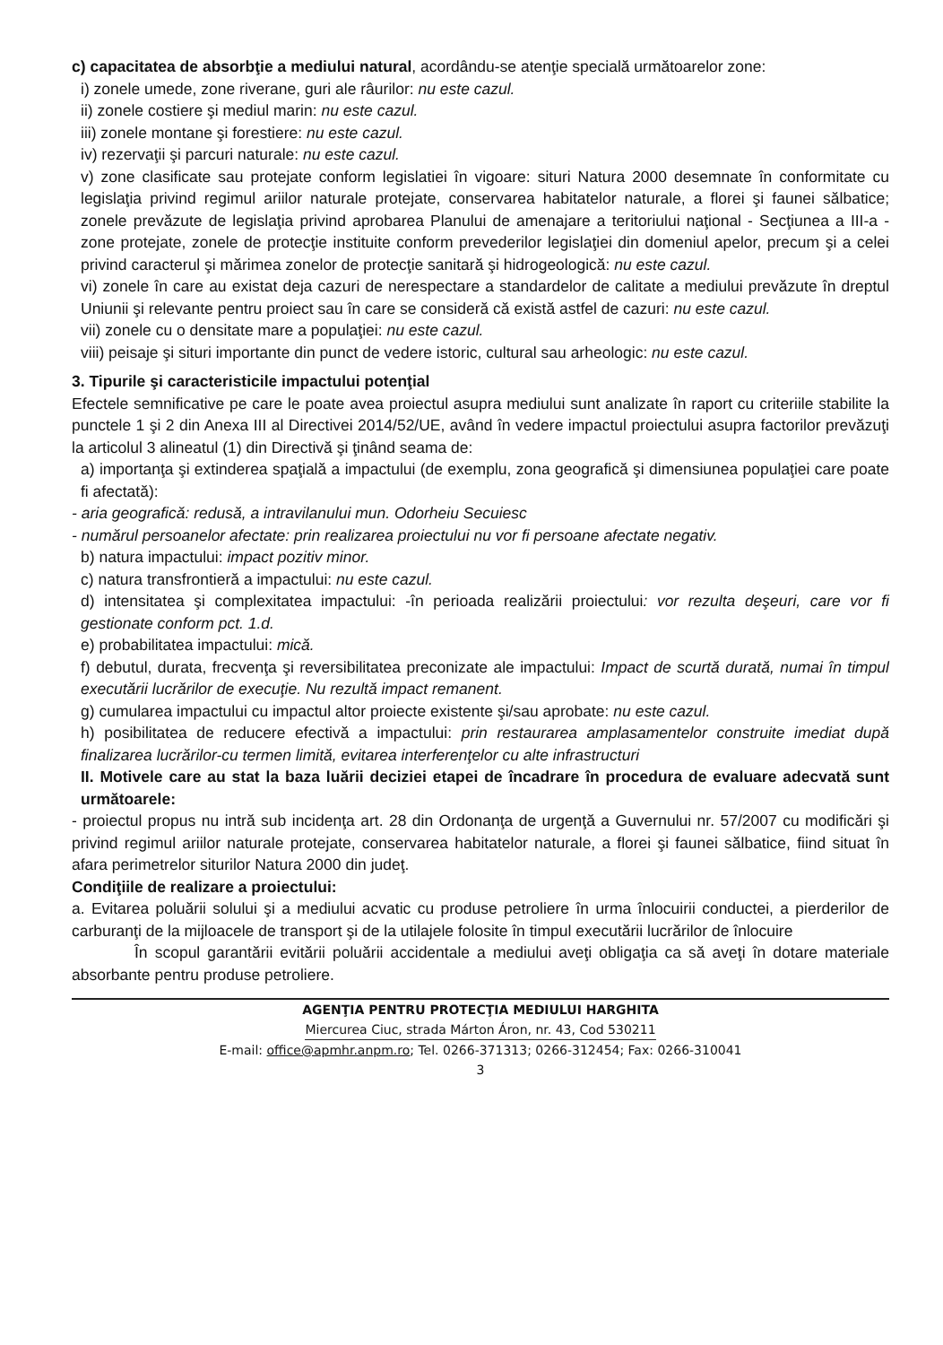c) capacitatea de absorbţie a mediului natural, acordându-se atenţie specială următoarelor zone:
i) zonele umede, zone riverane, guri ale râurilor: nu este cazul.
ii) zonele costiere şi mediul marin: nu este cazul.
iii) zonele montane şi forestiere: nu este cazul.
iv) rezervaţii şi parcuri naturale: nu este cazul.
v) zone clasificate sau protejate conform legislatiei în vigoare: situri Natura 2000 desemnate în conformitate cu legislaţia privind regimul ariilor naturale protejate, conservarea habitatelor naturale, a florei şi faunei sălbatice; zonele prevăzute de legislaţia privind aprobarea Planului de amenajare a teritoriului naţional - Secţiunea a III-a - zone protejate, zonele de protecţie instituite conform prevederilor legislaţiei din domeniul apelor, precum şi a celei privind caracterul şi mărimea zonelor de protecţie sanitară şi hidrogeologică: nu este cazul.
vi) zonele în care au existat deja cazuri de nerespectare a standardelor de calitate a mediului prevăzute în dreptul Uniunii şi relevante pentru proiect sau în care se consideră că există astfel de cazuri: nu este cazul.
vii) zonele cu o densitate mare a populaţiei: nu este cazul.
viii) peisaje şi situri importante din punct de vedere istoric, cultural sau arheologic: nu este cazul.
3. Tipurile şi caracteristicile impactului potenţial
Efectele semnificative pe care le poate avea proiectul asupra mediului sunt analizate în raport cu criteriile stabilite la punctele 1 şi 2 din Anexa III al Directivei 2014/52/UE, având în vedere impactul proiectului asupra factorilor prevăzuţi la articolul 3 alineatul (1) din Directivă şi ţinând seama de:
a) importanţa şi extinderea spaţială a impactului (de exemplu, zona geografică şi dimensiunea populaţiei care poate fi afectată):
- aria geografică: redusă, a intravilanului mun. Odorheiu Secuiesc
- numărul persoanelor afectate: prin realizarea proiectului nu vor fi persoane afectate negativ.
b) natura impactului: impact pozitiv minor.
c) natura transfrontieră a impactului: nu este cazul.
d) intensitatea şi complexitatea impactului: -în perioada realizării proiectului: vor rezulta deşeuri, care vor fi gestionate conform pct. 1.d.
e) probabilitatea impactului: mică.
f) debutul, durata, frecvenţa şi reversibilitatea preconizate ale impactului: Impact de scurtă durată, numai în timpul executării lucrărilor de execuţie. Nu rezultă impact remanent.
g) cumularea impactului cu impactul altor proiecte existente şi/sau aprobate: nu este cazul.
h) posibilitatea de reducere efectivă a impactului: prin restaurarea amplasamentelor construite imediat după finalizarea lucrărilor-cu termen limită, evitarea interferenţelor cu alte infrastructuri
II. Motivele care au stat la baza luării deciziei etapei de încadrare în procedura de evaluare adecvată sunt următoarele:
- proiectul propus nu intră sub incidenţa art. 28 din Ordonanţa de urgenţă a Guvernului nr. 57/2007 cu modificări şi privind regimul ariilor naturale protejate, conservarea habitatelor naturale, a florei şi faunei sălbatice, fiind situat în afara perimetrelor siturilor Natura 2000 din judeţ.
Condiţiile de realizare a proiectului:
a. Evitarea poluării solului şi a mediului acvatic cu produse petroliere în urma înlocuirii conductei, a pierderilor de carburanţi de la mijloacele de transport şi de la utilajele folosite în timpul executării lucrărilor de înlocuire
În scopul garantării evitării poluării accidentale a mediului aveţi obligaţia ca să aveţi în dotare materiale absorbante pentru produse petroliere.
AGENŢIA PENTRU PROTECŢIA MEDIULUI HARGHITA
Miercurea Ciuc, strada Márton Áron, nr. 43, Cod 530211
E-mail: office@apmhr.anpm.ro; Tel. 0266-371313; 0266-312454; Fax: 0266-310041
3